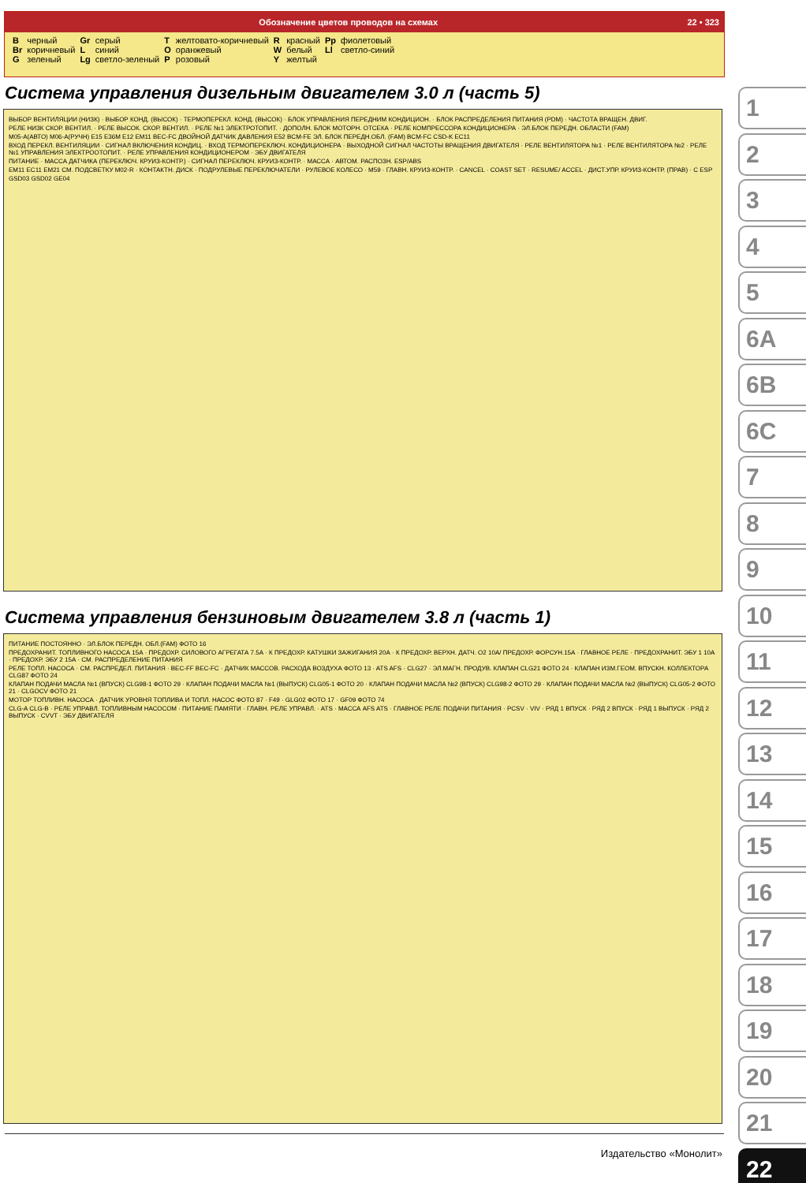Обозначение цветов проводов на схемах 22 • 323
| B | черный | Gr | серый | T | желтовато-коричневый | R | красный | Pp | фиолетовый |
| Br | коричневый | L | синий | O | оранжевый | W | белый | Ll | светло-синий |
| G | зеленый | Lg | светло-зеленый | P | розовый | Y | желтый | | |
Система управления дизельным двигателем 3.0 л (часть 5)
ВЫБОР ВЕНТИЛЯЦИИ (НИЗК) · ВЫБОР КОНД. (ВЫСОК) · ТЕРМОПЕРЕКЛ. КОНД. (ВЫСОК) · БЛОК УПРАВЛЕНИЯ ПЕРЕДНИМ КОНДИЦИОН. · БЛОК РАСПРЕДЕЛЕНИЯ ПИТАНИЯ (PDM) · ЧАСТОТА ВРАЩЕН. ДВИГ.
РЕЛЕ НИЗК СКОР. ВЕНТИЛ. · РЕЛЕ ВЫСОК. СКОР. ВЕНТИЛ. · РЕЛЕ №1 ЭЛЕКТРОТОПИТ. · ДОПОЛН. БЛОК МОТОРН. ОТСЕКА · РЕЛЕ КОМПРЕССОРА КОНДИЦИОНЕРА · ЭЛ.БЛОК ПЕРЕДН. ОБЛАСТИ (FAM)
M05-A(АВТО) M06-A(РУЧН) E15 E36M E12 EM11 BEC-FC ДВОЙНОЙ ДАТЧИК ДАВЛЕНИЯ E52 BCM-FE ЭЛ. БЛОК ПЕРЕДН.ОБЛ. (FAM) BCM-FC CSD-K EC11
ВХОД ПЕРЕКЛ. ВЕНТИЛЯЦИИ · СИГНАЛ ВКЛЮЧЕНИЯ КОНДИЦ. · ВХОД ТЕРМОПЕРЕКЛЮЧ. КОНДИЦИОНЕРА · ВЫХОДНОЙ СИГНАЛ ЧАСТОТЫ ВРАЩЕНИЯ ДВИГАТЕЛЯ · РЕЛЕ ВЕНТИЛЯТОРА №1 · РЕЛЕ ВЕНТИЛЯТОРА №2 · РЕЛЕ №1 УПРАВЛЕНИЯ ЭЛЕКТРООТОПИТ. · РЕЛЕ УПРАВЛЕНИЯ КОНДИЦИОНЕРОМ · ЭБУ ДВИГАТЕЛЯ
ПИТАНИЕ · МАССА ДАТЧИКА (ПЕРЕКЛЮЧ. КРУИЗ-КОНТР.) · СИГНАЛ ПЕРЕКЛЮЧ. КРУИЗ-КОНТР. · МАССА · АВТОМ. РАСПОЗН. ESP/ABS
EM11 EC11 EM21 СМ. ПОДСВЕТКУ M02-R · КОНТАКТН. ДИСК · ПОДРУЛЕВЫЕ ПЕРЕКЛЮЧАТЕЛИ · РУЛЕВОЕ КОЛЕСО · M59 · ГЛАВН. КРУИЗ-КОНТР. · CANCEL · COAST SET · RESUME/ ACCEL · ДИСТ.УПР. КРУИЗ-КОНТР. (ПРАВ) · C ESP
GSD03 GSD02 GE04
Система управления бензиновым двигателем 3.8 л (часть 1)
ПИТАНИЕ ПОСТОЯННО · ЭЛ.БЛОК ПЕРЕДН. ОБЛ.(FAM) ФОТО 16
ПРЕДОХРАНИТ. ТОПЛИВНОГО НАСОСА 15А · ПРЕДОХР. СИЛОВОГО АГРЕГАТА 7.5А · К ПРЕДОХР. КАТУШКИ ЗАЖИГАНИЯ 20А · К ПРЕДОХР. ВЕРХН. ДАТЧ. O2 10А/ ПРЕДОХР. ФОРСУН.15А · ГЛАВНОЕ РЕЛЕ · ПРЕДОХРАНИТ. ЭБУ 1 10А · ПРЕДОХР. ЭБУ 2 15А · СМ. РАСПРЕДЕЛЕНИЕ ПИТАНИЯ
РЕЛЕ ТОПЛ. НАСОСА · СМ. РАСПРЕДЕЛ. ПИТАНИЯ · BEC-FF BEC-FC · ДАТЧИК МАССОВ. РАСХОДА ВОЗДУХА ФОТО 13 · ATS AFS · CLG27 · ЭЛ.МАГН. ПРОДУВ. КЛАПАН CLG21 ФОТО 24 · КЛАПАН ИЗМ.ГЕОМ. ВПУСКН. КОЛЛЕКТОРА CLG87 ФОТО 24
КЛАПАН ПОДАЧИ МАСЛА №1 (ВПУСК) CLG98-1 ФОТО 29 · КЛАПАН ПОДАЧИ МАСЛА №1 (ВЫПУСК) CLG05-1 ФОТО 20 · КЛАПАН ПОДАЧИ МАСЛА №2 (ВПУСК) CLG98-2 ФОТО 29 · КЛАПАН ПОДАЧИ МАСЛА №2 (ВЫПУСК) CLG05-2 ФОТО 21 · CLGOCV ФОТО 21
МОТОР ТОПЛИВН. НАСОСА · ДАТЧИК УРОВНЯ ТОПЛИВА И ТОПЛ. НАСОС ФОТО 87 · F49 · GLG02 ФОТО 17 · GF09 ФОТО 74
CLG-A CLG-B · РЕЛЕ УПРАВЛ. ТОПЛИВНЫМ НАСОСОМ · ПИТАНИЕ ПАМЯТИ · ГЛАВН. РЕЛЕ УПРАВЛ. · ATS · МАССА AFS ATS · ГЛАВНОЕ РЕЛЕ ПОДАЧИ ПИТАНИЯ · PCSV · VIV · РЯД 1 ВПУСК · РЯД 2 ВПУСК · РЯД 1 ВЫПУСК · РЯД 2 ВЫПУСК · CVVT · ЭБУ ДВИГАТЕЛЯ
1
2
3
4
5
6A
6B
6C
7
8
9
10
11
12
13
14
15
16
17
18
19
20
21
22
Издательство «Монолит»